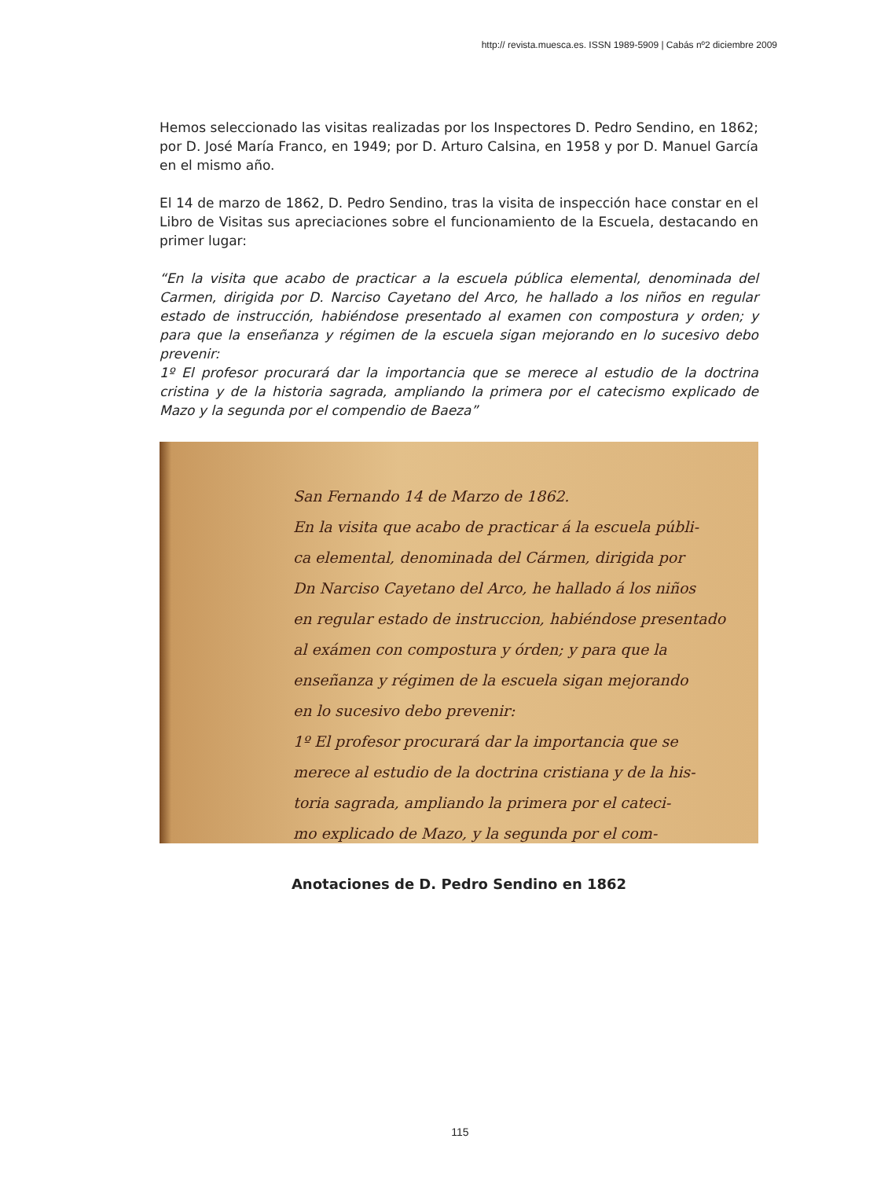http:// revista.muesca.es. ISSN 1989-5909 | Cabás nº2 diciembre 2009
Hemos seleccionado las visitas realizadas por los Inspectores D. Pedro Sendino, en 1862; por D. José María Franco, en 1949; por D. Arturo Calsina, en 1958 y por D. Manuel García en el mismo año.
El 14 de marzo de 1862, D. Pedro Sendino, tras la visita de inspección hace constar en el Libro de Visitas sus apreciaciones sobre el funcionamiento de la Escuela, destacando en primer lugar:
“En la visita que acabo de practicar a la escuela pública elemental, denominada del Carmen, dirigida por D. Narciso Cayetano del Arco, he hallado a los niños en regular estado de instrucción, habiéndose presentado al examen con compostura y orden; y para que la enseñanza y régimen de la escuela sigan mejorando en lo sucesivo debo prevenir:
1º El profesor procurará dar la importancia que se merece al estudio de la doctrina cristina y de la historia sagrada, ampliando la primera por el catecismo explicado de Mazo y la segunda por el compendio de Baeza”
San Fernando 14 de Marzo de 1862.
En la visita que acabo de practicar á la escuela públi-
ca elemental, denominada del Cármen, dirigida por
Dn Narciso Cayetano del Arco, he hallado á los niños
en regular estado de instruccion, habiéndose presentado
al exámen con compostura y órden; y para que la
enseñanza y régimen de la escuela sigan mejorando
en lo sucesivo debo prevenir:
1º El profesor procurará dar la importancia que se
merece al estudio de la doctrina cristiana y de la his-
toria sagrada, ampliando la primera por el cateci-
mo explicado de Mazo, y la segunda por el com-
Anotaciones de D. Pedro Sendino en 1862
115